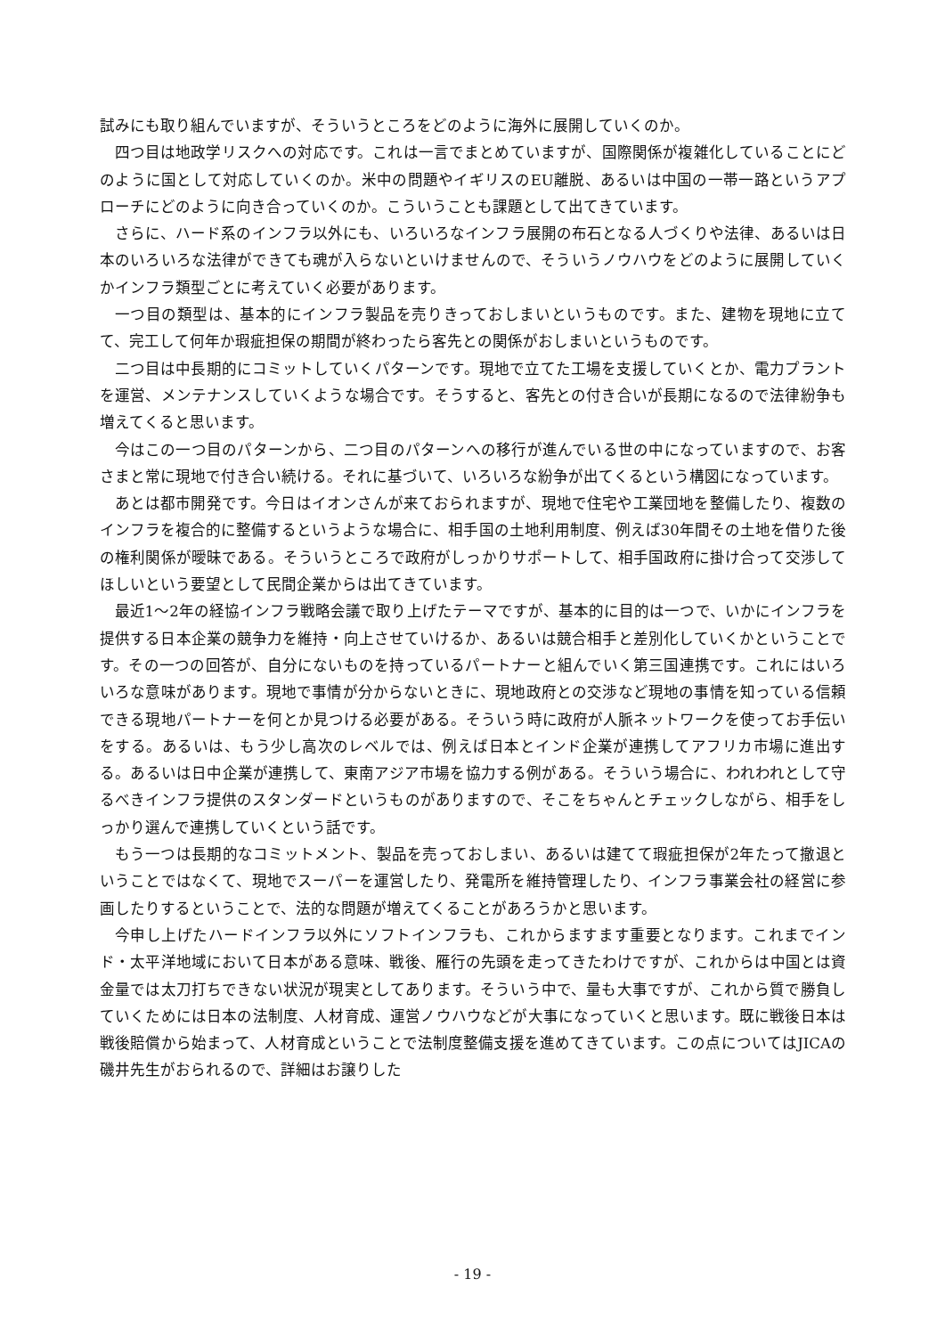試みにも取り組んでいますが、そういうところをどのように海外に展開していくのか。
四つ目は地政学リスクへの対応です。これは一言でまとめていますが、国際関係が複雑化していることにどのように国として対応していくのか。米中の問題やイギリスのEU離脱、あるいは中国の一帯一路というアプローチにどのように向き合っていくのか。こういうことも課題として出てきています。
さらに、ハード系のインフラ以外にも、いろいろなインフラ展開の布石となる人づくりや法律、あるいは日本のいろいろな法律ができても魂が入らないといけませんので、そういうノウハウをどのように展開していくかインフラ類型ごとに考えていく必要があります。
一つ目の類型は、基本的にインフラ製品を売りきっておしまいというものです。また、建物を現地に立てて、完工して何年か瑕疵担保の期間が終わったら客先との関係がおしまいというものです。
二つ目は中長期的にコミットしていくパターンです。現地で立てた工場を支援していくとか、電力プラントを運営、メンテナンスしていくような場合です。そうすると、客先との付き合いが長期になるので法律紛争も増えてくると思います。
今はこの一つ目のパターンから、二つ目のパターンへの移行が進んでいる世の中になっていますので、お客さまと常に現地で付き合い続ける。それに基づいて、いろいろな紛争が出てくるという構図になっています。
あとは都市開発です。今日はイオンさんが来ておられますが、現地で住宅や工業団地を整備したり、複数のインフラを複合的に整備するというような場合に、相手国の土地利用制度、例えば30年間その土地を借りた後の権利関係が曖昧である。そういうところで政府がしっかりサポートして、相手国政府に掛け合って交渉してほしいという要望として民間企業からは出てきています。
最近1～2年の経協インフラ戦略会議で取り上げたテーマですが、基本的に目的は一つで、いかにインフラを提供する日本企業の競争力を維持・向上させていけるか、あるいは競合相手と差別化していくかということです。その一つの回答が、自分にないものを持っているパートナーと組んでいく第三国連携です。これにはいろいろな意味があります。現地で事情が分からないときに、現地政府との交渉など現地の事情を知っている信頼できる現地パートナーを何とか見つける必要がある。そういう時に政府が人脈ネットワークを使ってお手伝いをする。あるいは、もう少し高次のレベルでは、例えば日本とインド企業が連携してアフリカ市場に進出する。あるいは日中企業が連携して、東南アジア市場を協力する例がある。そういう場合に、われわれとして守るべきインフラ提供のスタンダードというものがありますので、そこをちゃんとチェックしながら、相手をしっかり選んで連携していくという話です。
もう一つは長期的なコミットメント、製品を売っておしまい、あるいは建てて瑕疵担保が2年たって撤退ということではなくて、現地でスーパーを運営したり、発電所を維持管理したり、インフラ事業会社の経営に参画したりするということで、法的な問題が増えてくることがあろうかと思います。
今申し上げたハードインフラ以外にソフトインフラも、これからますます重要となります。これまでインド・太平洋地域において日本がある意味、戦後、雁行の先頭を走ってきたわけですが、これからは中国とは資金量では太刀打ちできない状況が現実としてあります。そういう中で、量も大事ですが、これから質で勝負していくためには日本の法制度、人材育成、運営ノウハウなどが大事になっていくと思います。既に戦後日本は戦後賠償から始まって、人材育成ということで法制度整備支援を進めてきています。この点についてはJICAの磯井先生がおられるので、詳細はお譲りした
- 19 -